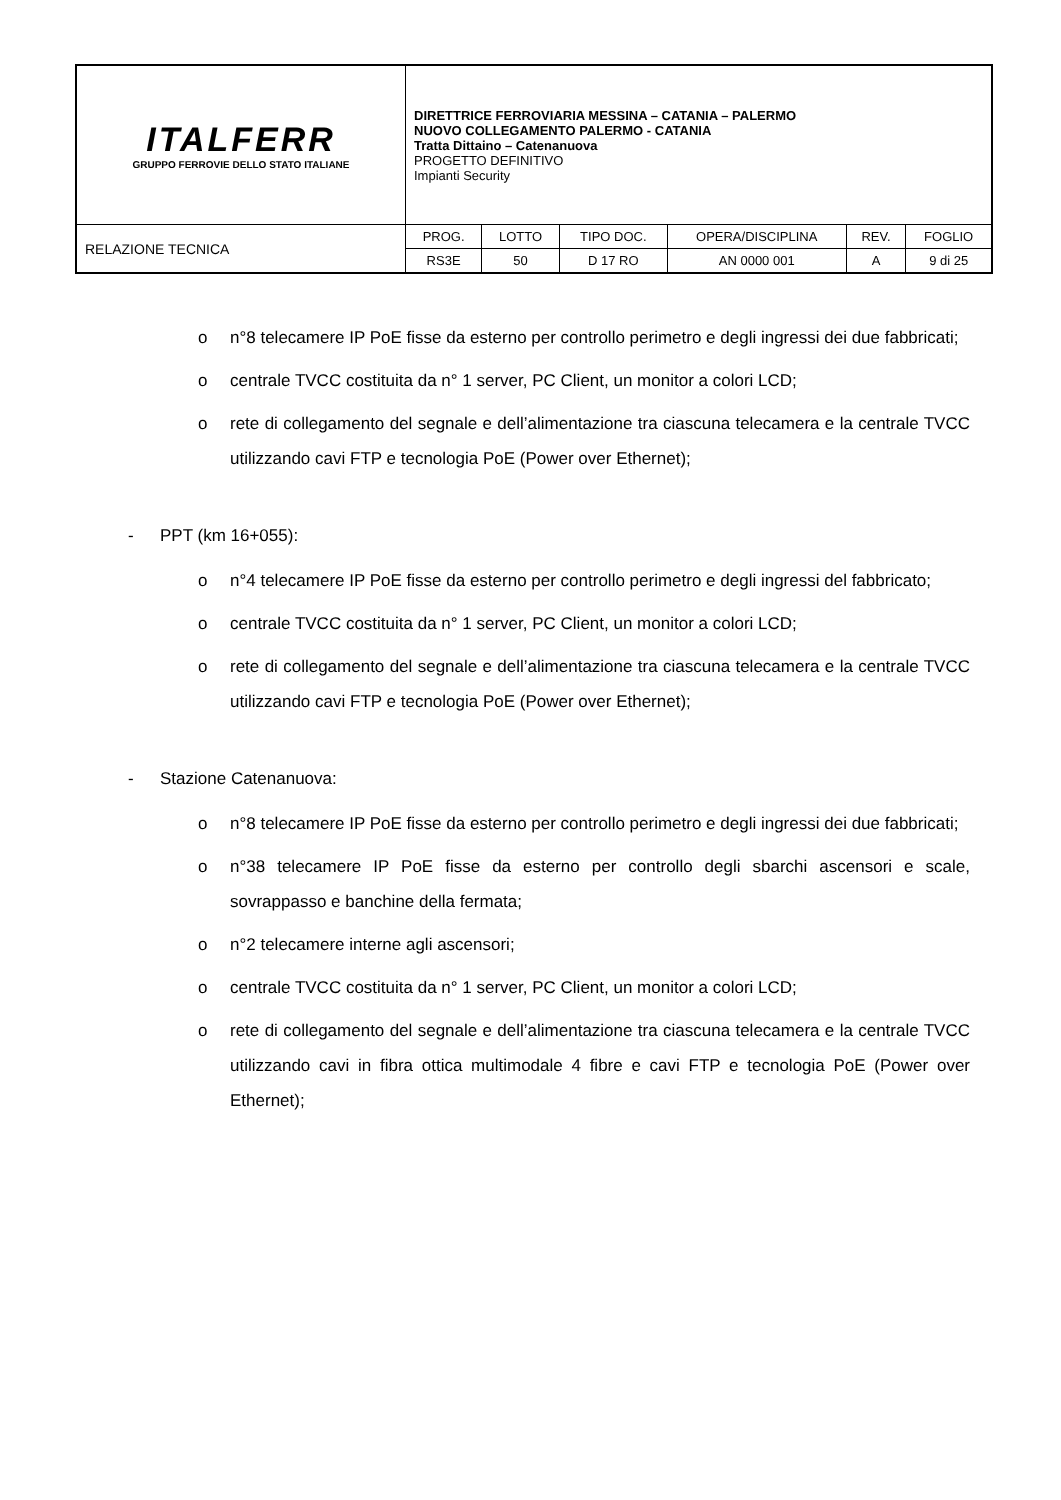| ITALFERR GRUPPO FERROVIE DELLO STATO ITALIANE | DIRETTRICE FERROVIARIA MESSINA – CATANIA – PALERMO NUOVO COLLEGAMENTO PALERMO - CATANIA Tratta Dittaino – Catenanuova PROGETTO DEFINITIVO Impianti Security | | | | | |
| RELAZIONE TECNICA | PROG. | LOTTO | TIPO DOC. | OPERA/DISCIPLINA | REV. | FOGLIO |
| | RS3E | 50 | D 17 RO | AN 0000 001 | A | 9 di 25 |
o n°8 telecamere IP PoE fisse da esterno per controllo perimetro e degli ingressi dei due fabbricati;
o centrale TVCC costituita da n° 1 server, PC Client, un monitor a colori LCD;
o rete di collegamento del segnale e dell’alimentazione tra ciascuna telecamera e la centrale TVCC utilizzando cavi FTP e tecnologia PoE (Power over Ethernet);
- PPT (km 16+055):
o n°4 telecamere IP PoE fisse da esterno per controllo perimetro e degli ingressi del fabbricato;
o centrale TVCC costituita da n° 1 server, PC Client, un monitor a colori LCD;
o rete di collegamento del segnale e dell’alimentazione tra ciascuna telecamera e la centrale TVCC utilizzando cavi FTP e tecnologia PoE (Power over Ethernet);
- Stazione Catenanuova:
o n°8 telecamere IP PoE fisse da esterno per controllo perimetro e degli ingressi dei due fabbricati;
o n°38 telecamere IP PoE fisse da esterno per controllo degli sbarchi ascensori e scale, sovrappasso e banchine della fermata;
o n°2 telecamere interne agli ascensori;
o centrale TVCC costituita da n° 1 server, PC Client, un monitor a colori LCD;
o rete di collegamento del segnale e dell’alimentazione tra ciascuna telecamera e la centrale TVCC utilizzando cavi in fibra ottica multimodale 4 fibre e cavi FTP e tecnologia PoE (Power over Ethernet);